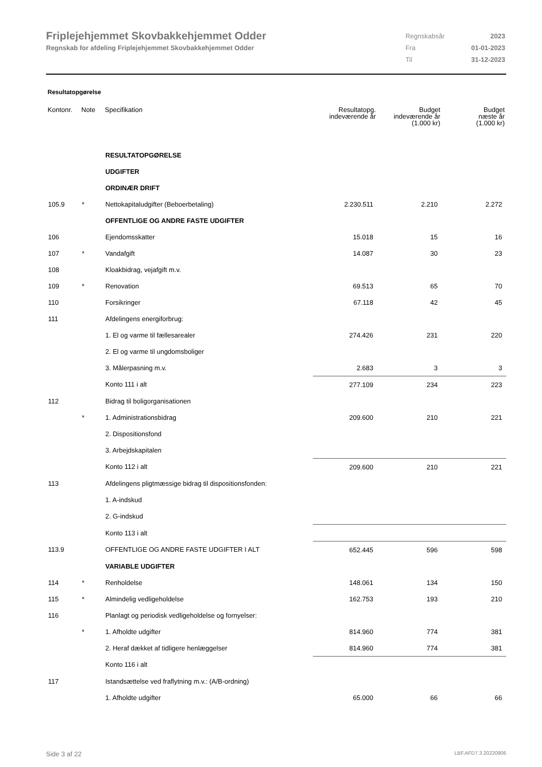Friplejehjemmet Skovbakkehjemmet Odder
Regnskab for afdeling Friplejehjemmet Skovbakkehjemmet Odder
| Regnskabsår | 2023 |
| Fra | 01-01-2023 |
| Til | 31-12-2023 |
Resultatopgørelse
| Kontonr. | Note | Specifikation | Resultatopg. indeværende år | Budget indeværende år (1.000 kr) | Budget næste år (1.000 kr) |
| --- | --- | --- | --- | --- | --- |
| | | RESULTATOPGØRELSE | | | |
| | | UDGIFTER | | | |
| | | ORDINÆR DRIFT | | | |
| 105.9 | * | Nettokapitaludgifter (Beboerbetaling) | 2.230.511 | 2.210 | 2.272 |
| | | OFFENTLIGE OG ANDRE FASTE UDGIFTER | | | |
| 106 | | Ejendomsskatter | 15.018 | 15 | 16 |
| 107 | * | Vandafgift | 14.087 | 30 | 23 |
| 108 | | Kloakbidrag, vejafgift m.v. | | | |
| 109 | * | Renovation | 69.513 | 65 | 70 |
| 110 | | Forsikringer | 67.118 | 42 | 45 |
| 111 | | Afdelingens energiforbrug: | | | |
| | | 1. El og varme til fællesarealer | 274.426 | 231 | 220 |
| | | 2. El og varme til ungdomsboliger | | | |
| | | 3. Målerpasning m.v. | 2.683 | 3 | 3 |
| | | Konto 111 i alt | 277.109 | 234 | 223 |
| 112 | | Bidrag til boligorganisationen | | | |
| | * | 1. Administrationsbidrag | 209.600 | 210 | 221 |
| | | 2. Dispositionsfond | | | |
| | | 3. Arbejdskapitalen | | | |
| | | Konto 112 i alt | 209.600 | 210 | 221 |
| 113 | | Afdelingens pligtmæssige bidrag til dispositionsfonden: | | | |
| | | 1. A-indskud | | | |
| | | 2. G-indskud | | | |
| | | Konto 113 i alt | | | |
| 113.9 | | OFFENTLIGE OG ANDRE FASTE UDGIFTER I ALT | 652.445 | 596 | 598 |
| | | VARIABLE UDGIFTER | | | |
| 114 | * | Renholdelse | 148.061 | 134 | 150 |
| 115 | * | Almindelig vedligeholdelse | 162.753 | 193 | 210 |
| 116 | | Planlagt og periodisk vedligeholdelse og fornyelser: | | | |
| | * | 1. Afholdte udgifter | 814.960 | 774 | 381 |
| | | 2. Heraf dækket af tidligere henlæggelser | 814.960 | 774 | 381 |
| | | Konto 116 i alt | | | |
| 117 | | Istandsættelse ved fraflytning m.v.: (A/B-ordning) | | | |
| | | 1. Afholdte udgifter | 65.000 | 66 | 66 |
Side 3 af 22 LBF.AFD7.3.20220906